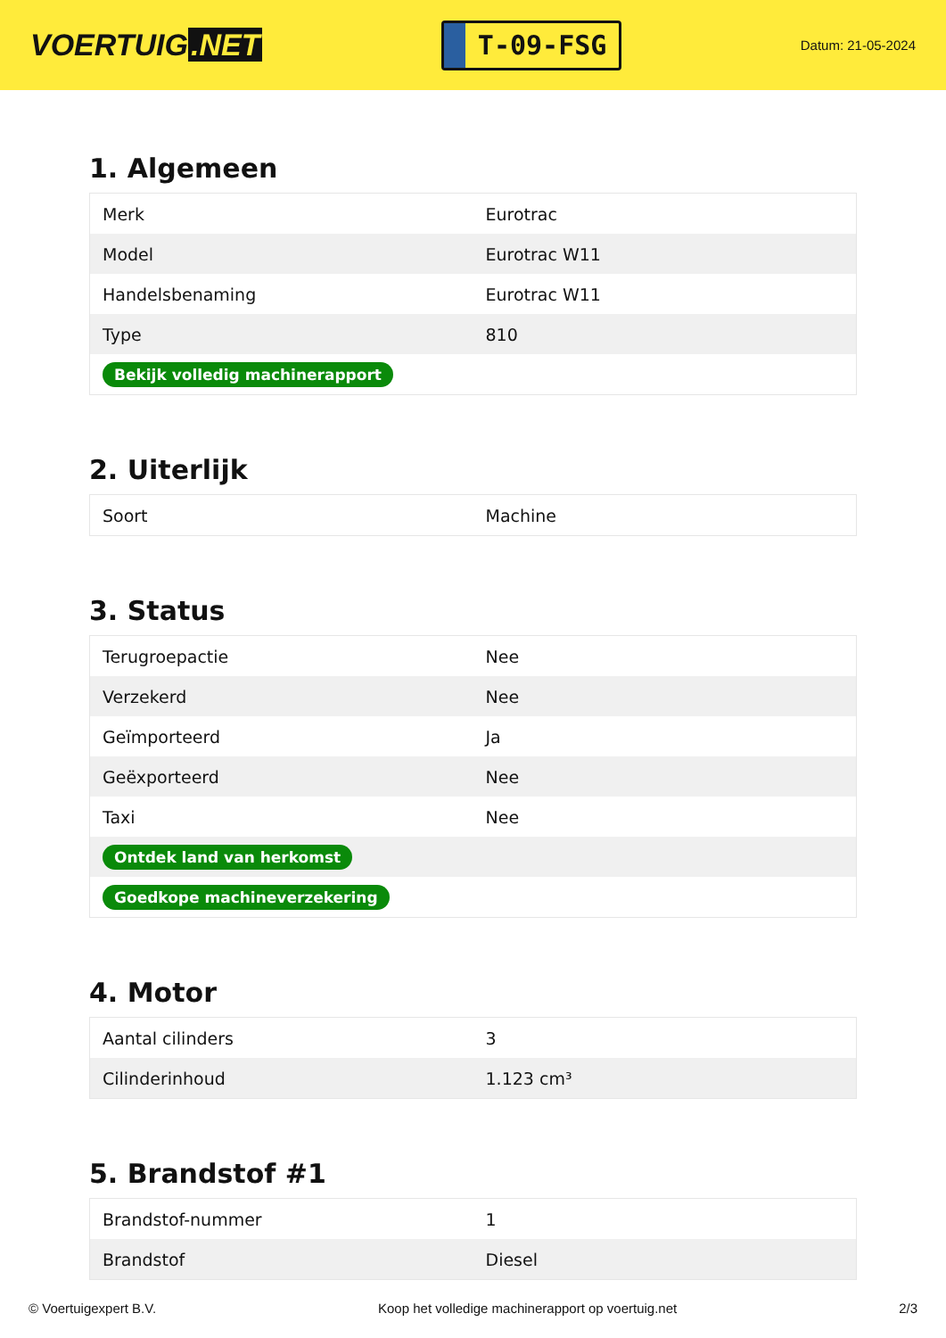VOERTUIG.NET
T-09-FSG
Datum: 21-05-2024
1. Algemeen
| Merk | Eurotrac |
| Model | Eurotrac W11 |
| Handelsbenaming | Eurotrac W11 |
| Type | 810 |
| Bekijk volledig machinerapport | |
2. Uiterlijk
| Soort | Machine |
3. Status
| Terugroepactie | Nee |
| Verzekerd | Nee |
| Geïmporteerd | Ja |
| Geëxporteerd | Nee |
| Taxi | Nee |
| Ontdek land van herkomst | |
| Goedkope machineverzekering | |
4. Motor
| Aantal cilinders | 3 |
| Cilinderinhoud | 1.123 cm³ |
5. Brandstof #1
| Brandstof-nummer | 1 |
| Brandstof | Diesel |
© Voertuigexpert B.V. Koop het volledige machinerapport op voertuig.net 2/3